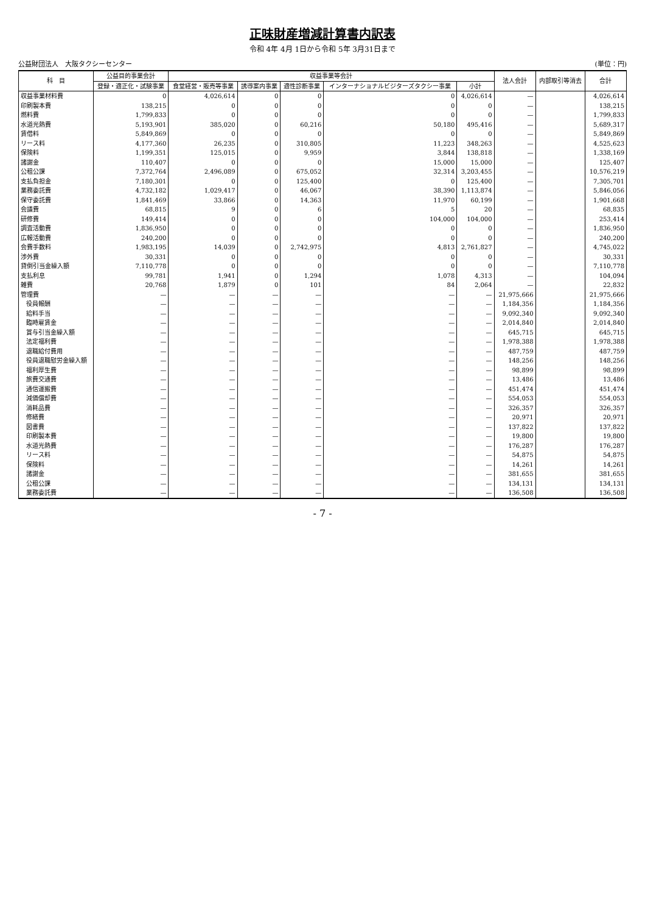正味財産増減計算書内訳表
令和 4年 4月 1日から令和 5年 3月31日まで
公益財団法人　大阪タクシーセンター (単位：円)
| 科 目 | 公益目的事業会計 | 収益事業等会計 | | | | | 法人会計 | 内部取引等消去 | 合計 |
| --- | --- | --- | --- | --- | --- | --- | --- | --- | --- |
| | 登録・適正化・試験事業 | 食堂経営・販売等事業 | 誘導案内事業 | 適性診断事業 | インターナショナルビジターズタクシー事業 | 小計 | | | |
| 収益事業材料費 | 0 | 4,026,614 | 0 | 0 | 0 | 4,026,614 | — | | 4,026,614 |
| 印刷製本費 | 138,215 | 0 | 0 | 0 | 0 | 0 | — | | 138,215 |
| 燃料費 | 1,799,833 | 0 | 0 | 0 | 0 | 0 | — | | 1,799,833 |
| 水道光熱費 | 5,193,901 | 385,020 | 0 | 60,216 | 50,180 | 495,416 | — | | 5,689,317 |
| 賃借料 | 5,849,869 | 0 | 0 | 0 | 0 | 0 | — | | 5,849,869 |
| リース料 | 4,177,360 | 26,235 | 0 | 310,805 | 11,223 | 348,263 | — | | 4,525,623 |
| 保険料 | 1,199,351 | 125,015 | 0 | 9,959 | 3,844 | 138,818 | — | | 1,338,169 |
| 諸謝金 | 110,407 | 0 | 0 | 0 | 15,000 | 15,000 | — | | 125,407 |
| 公租公課 | 7,372,764 | 2,496,089 | 0 | 675,052 | 32,314 | 3,203,455 | — | | 10,576,219 |
| 支払負担金 | 7,180,301 | 0 | 0 | 125,400 | 0 | 125,400 | — | | 7,305,701 |
| 業務委託費 | 4,732,182 | 1,029,417 | 0 | 46,067 | 38,390 | 1,113,874 | — | | 5,846,056 |
| 保守委託費 | 1,841,469 | 33,866 | 0 | 14,363 | 11,970 | 60,199 | — | | 1,901,668 |
| 会議費 | 68,815 | 9 | 0 | 6 | 5 | 20 | — | | 68,835 |
| 研修費 | 149,414 | 0 | 0 | 0 | 104,000 | 104,000 | — | | 253,414 |
| 調査活動費 | 1,836,950 | 0 | 0 | 0 | 0 | 0 | — | | 1,836,950 |
| 広報活動費 | 240,200 | 0 | 0 | 0 | 0 | 0 | — | | 240,200 |
| 会費手数料 | 1,983,195 | 14,039 | 0 | 2,742,975 | 4,813 | 2,761,827 | — | | 4,745,022 |
| 渉外費 | 30,331 | 0 | 0 | 0 | 0 | 0 | — | | 30,331 |
| 貸倒引当金繰入額 | 7,110,778 | 0 | 0 | 0 | 0 | 0 | — | | 7,110,778 |
| 支払利息 | 99,781 | 1,941 | 0 | 1,294 | 1,078 | 4,313 | — | | 104,094 |
| 雑費 | 20,768 | 1,879 | 0 | 101 | 84 | 2,064 | — | | 22,832 |
| 管理費 | — | — | — | — | — | — | 21,975,666 | | 21,975,666 |
| 役員報酬 | — | — | — | — | — | — | 1,184,356 | | 1,184,356 |
| 給料手当 | — | — | — | — | — | — | 9,092,340 | | 9,092,340 |
| 臨時雇賃金 | — | — | — | — | — | — | 2,014,840 | | 2,014,840 |
| 賞与引当金繰入額 | — | — | — | — | — | — | 645,715 | | 645,715 |
| 法定福利費 | — | — | — | — | — | — | 1,978,388 | | 1,978,388 |
| 退職給付費用 | — | — | — | — | — | — | 487,759 | | 487,759 |
| 役員退職慰労金繰入額 | — | — | — | — | — | — | 148,256 | | 148,256 |
| 福利厚生費 | — | — | — | — | — | — | 98,899 | | 98,899 |
| 旅費交通費 | — | — | — | — | — | — | 13,486 | | 13,486 |
| 通信運搬費 | — | — | — | — | — | — | 451,474 | | 451,474 |
| 減価償却費 | — | — | — | — | — | — | 554,053 | | 554,053 |
| 消耗品費 | — | — | — | — | — | — | 326,357 | | 326,357 |
| 修繕費 | — | — | — | — | — | — | 20,971 | | 20,971 |
| 図書費 | — | — | — | — | — | — | 137,822 | | 137,822 |
| 印刷製本費 | — | — | — | — | — | — | 19,800 | | 19,800 |
| 水道光熱費 | — | — | — | — | — | — | 176,287 | | 176,287 |
| リース料 | — | — | — | — | — | — | 54,875 | | 54,875 |
| 保険料 | — | — | — | — | — | — | 14,261 | | 14,261 |
| 諸謝金 | — | — | — | — | — | — | 381,655 | | 381,655 |
| 公租公課 | — | — | — | — | — | — | 134,131 | | 134,131 |
| 業務委託費 | — | — | — | — | — | — | 136,508 | | 136,508 |
- 7 -